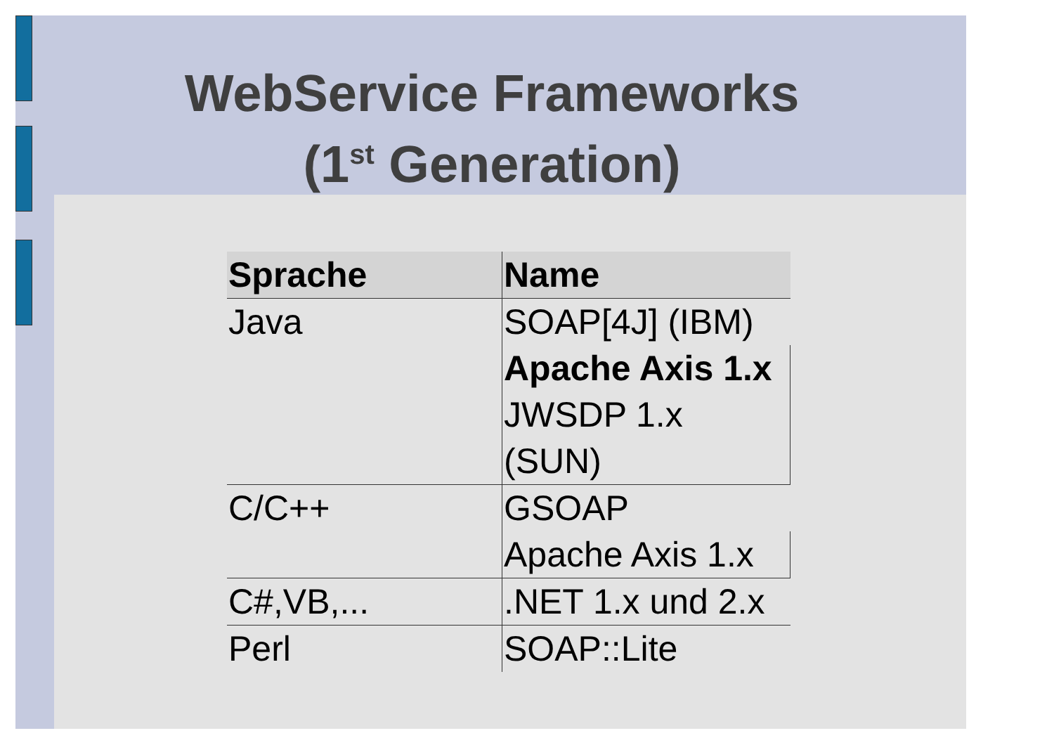WebService Frameworks
(1<sup>st</sup> Generation)
| Sprache | Name |
| --- | --- |
| Java | SOAP[4J] (IBM) |
| | Apache Axis 1.x |
| | JWSDP 1.x (SUN) |
| C/C++ | GSOAP |
| | Apache Axis 1.x |
| C#,VB,... | .NET 1.x und 2.x |
| Perl | SOAP::Lite |